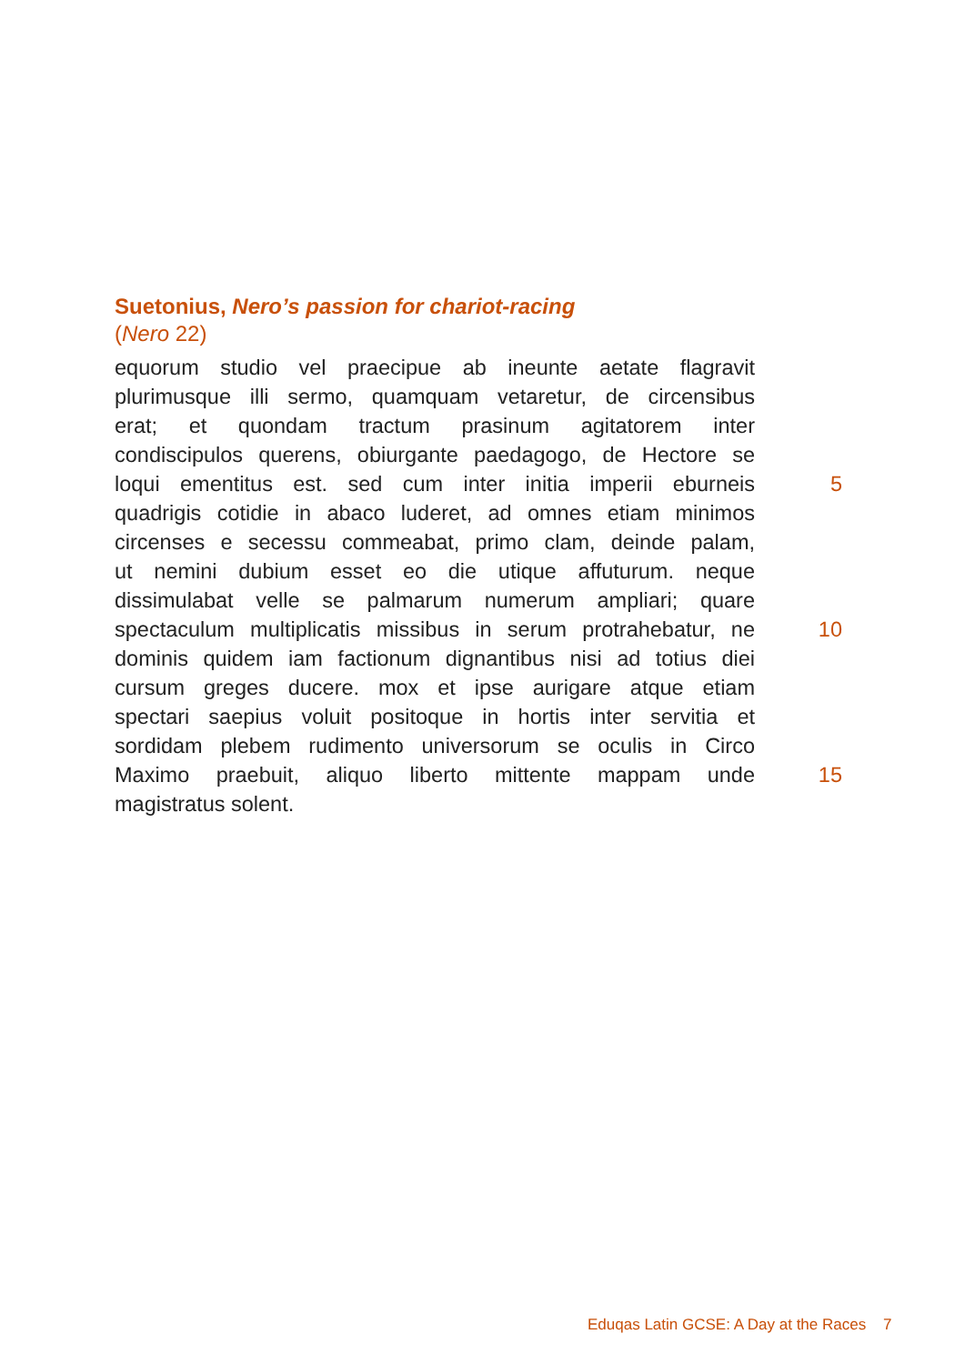Suetonius, Nero’s passion for chariot-racing
(Nero 22)
equorum studio vel praecipue ab ineunte aetate flagravit
plurimusque illi sermo, quamquam vetaretur, de circensibus
erat; et quondam tractum prasinum agitatorem inter
condiscipulos querens, obiurgante paedagogo, de Hectore se
loqui ementitus est. sed cum inter initia imperii eburneis
5
quadrigis cotidie in abaco luderet, ad omnes etiam minimos
circenses e secessu commeabat, primo clam, deinde palam,
ut nemini dubium esset eo die utique affuturum. neque
dissimulabat velle se palmarum numerum ampliari; quare
spectaculum multiplicatis missibus in serum protrahebatur, ne
10
dominis quidem iam factionum dignantibus nisi ad totius diei
cursum greges ducere. mox et ipse aurigare atque etiam
spectari saepius voluit positoque in hortis inter servitia et
sordidam plebem rudimento universorum se oculis in Circo
Maximo praebuit, aliquo liberto mittente mappam unde
15
magistratus solent.
Eduqas Latin GCSE: A Day at the Races 7